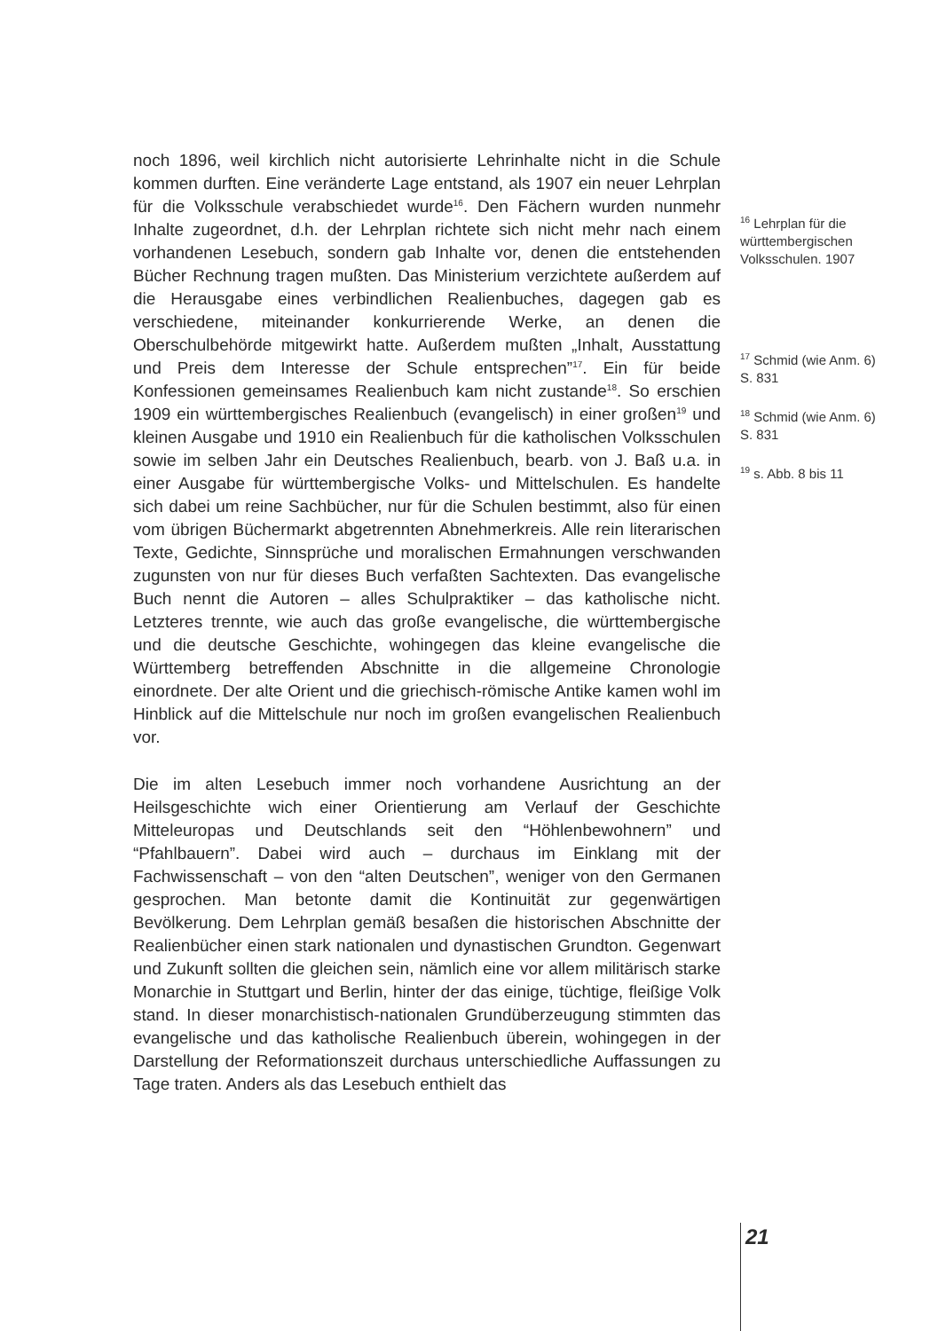noch 1896, weil kirchlich nicht autorisierte Lehrinhalte nicht in die Schule kommen durften. Eine veränderte Lage entstand, als 1907 ein neuer Lehrplan für die Volksschule verabschiedet wurde<sup>16</sup>. Den Fächern wurden nunmehr Inhalte zugeordnet, d.h. der Lehrplan richtete sich nicht mehr nach einem vorhandenen Lesebuch, sondern gab Inhalte vor, denen die entstehenden Bücher Rechnung tragen mußten. Das Ministerium verzichtete außerdem auf die Herausgabe eines verbindlichen Realienbuches, dagegen gab es verschiedene, miteinander konkurrierende Werke, an denen die Oberschulbehörde mitgewirkt hatte. Außerdem mußten „Inhalt, Ausstattung und Preis dem Interesse der Schule entsprechen”<sup>17</sup>. Ein für beide Konfessionen gemeinsames Realienbuch kam nicht zustande<sup>18</sup>. So erschien 1909 ein württembergisches Realienbuch (evangelisch) in einer großen<sup>19</sup> und kleinen Ausgabe und 1910 ein Realienbuch für die katholischen Volksschulen sowie im selben Jahr ein Deutsches Realienbuch, bearb. von J. Baß u.a. in einer Ausgabe für württembergische Volks- und Mittelschulen. Es handelte sich dabei um reine Sachbücher, nur für die Schulen bestimmt, also für einen vom übrigen Büchermarkt abgetrennten Abnehmerkreis. Alle rein literarischen Texte, Gedichte, Sinnsprüche und moralischen Ermahnungen verschwanden zugunsten von nur für dieses Buch verfaßten Sachtexten. Das evangelische Buch nennt die Autoren – alles Schulpraktiker – das katholische nicht. Letzteres trennte, wie auch das große evangelische, die württembergische und die deutsche Geschichte, wohingegen das kleine evangelische die Württemberg betreffenden Abschnitte in die allgemeine Chronologie einordnete. Der alte Orient und die griechisch-römische Antike kamen wohl im Hinblick auf die Mittelschule nur noch im großen evangelischen Realienbuch vor.
Die im alten Lesebuch immer noch vorhandene Ausrichtung an der Heilsgeschichte wich einer Orientierung am Verlauf der Geschichte Mitteleuropas und Deutschlands seit den “Höhlenbewohnern” und “Pfahlbauern”. Dabei wird auch – durchaus im Einklang mit der Fachwissenschaft – von den “alten Deutschen”, weniger von den Germanen gesprochen. Man betonte damit die Kontinuität zur gegenwärtigen Bevölkerung. Dem Lehrplan gemäß besaßen die historischen Abschnitte der Realienbücher einen stark nationalen und dynastischen Grundton. Gegenwart und Zukunft sollten die gleichen sein, nämlich eine vor allem militärisch starke Monarchie in Stuttgart und Berlin, hinter der das einige, tüchtige, fleißige Volk stand. In dieser monarchistisch-nationalen Grundüberzeugung stimmten das evangelische und das katholische Realienbuch überein, wohingegen in der Darstellung der Reformationszeit durchaus unterschiedliche Auffassungen zu Tage traten. Anders als das Lesebuch enthielt das
<sup>16</sup> Lehrplan für die württembergischen Volksschulen. 1907
<sup>17</sup> Schmid (wie Anm. 6) S. 831
<sup>18</sup> Schmid (wie Anm. 6) S. 831
<sup>19</sup> s. Abb. 8 bis 11
21